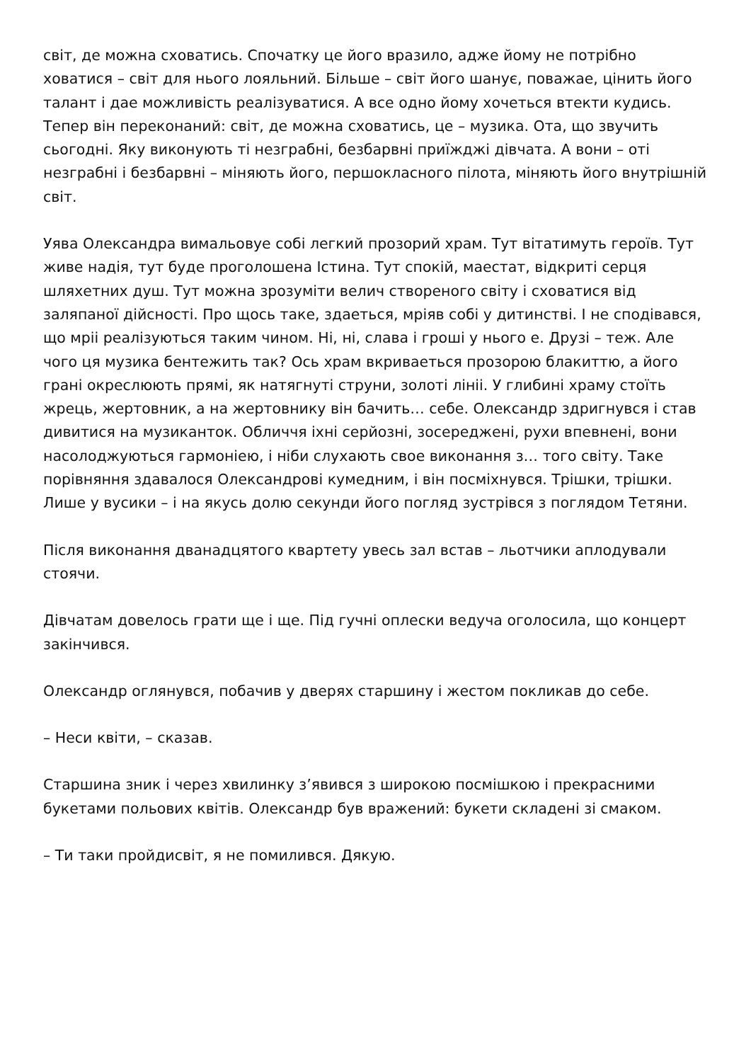світ, де можна сховатись. Спочатку це його вразило, адже йому не потрібно ховатися – світ для нього лояльний. Більше – світ його шанує, поважае, цінить його талант і дае можливість реалізуватися. А все одно йому хочеться втекти кудись. Тепер він переконаний: світ, де можна сховатись, це – музика. Ота, що звучить сьогодні. Яку виконують ті незграбні, безбарвні приїжджі дівчата. А вони – оті незграбні і безбарвні – міняють його, першокласного пілота, міняють його внутрішній світ.
Уява Олександра вимальовуе собі легкий прозорий храм. Тут вітатимуть героїв. Тут живе надія, тут буде проголошена Істина. Тут спокій, маестат, відкриті серця шляхетних душ. Тут можна зрозуміти велич створеного світу і сховатися від заляпаної дійсності. Про щось таке, здаеться, мріяв собі у дитинстві. І не сподівався, що мріі реалізуються таким чином. Ні, ні, слава і гроші у нього е. Друзі – теж. Але чого ця музика бентежить так? Ось храм вкриваеться прозорою блакиттю, а його грані окреслюють прямі, як натягнуті струни, золоті лініі. У глибині храму стоїть жрець, жертовник, а на жертовнику він бачить… себе. Олександр здригнувся і став дивитися на музиканток. Обличчя іхні серйозні, зосереджені, рухи впевнені, вони насолоджуються гармоніею, і ніби слухають свое виконання з… того світу. Таке порівняння здавалося Олександрові кумедним, і він посміхнувся. Трішки, трішки. Лише у вусики – і на якусь долю секунди його погляд зустрівся з поглядом Тетяни.
Після виконання дванадцятого квартету увесь зал встав – льотчики аплодували стоячи.
Дівчатам довелось грати ще і ще. Під гучні оплески ведуча оголосила, що концерт закінчився.
Олександр оглянувся, побачив у дверях старшину і жестом покликав до себе.
– Неси квіти, – сказав.
Старшина зник і через хвилинку з’явився з широкою посмішкою і прекрасними букетами польових квітів. Олександр був вражений: букети складені зі смаком.
– Ти таки пройдисвіт, я не помилився. Дякую.